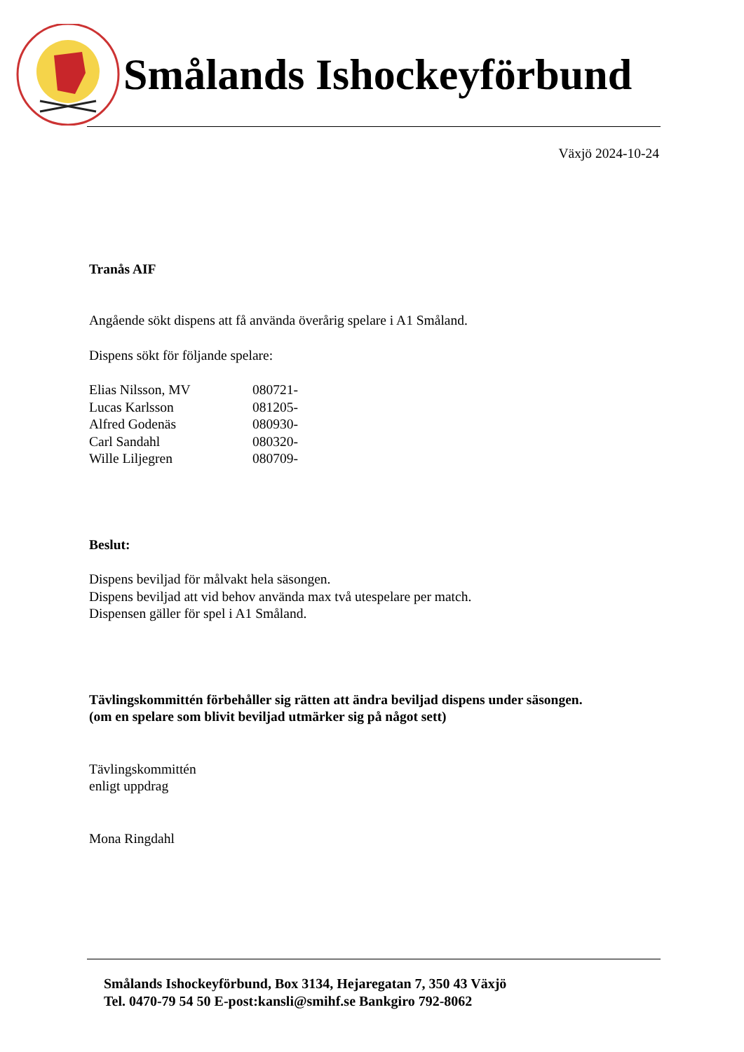Smålands Ishockeyförbund
Växjö 2024-10-24
Tranås AIF
Angående sökt dispens att få använda överårig spelare i A1 Småland.
Dispens sökt för följande spelare:
Elias Nilsson, MV 080721-
Lucas Karlsson 081205-
Alfred Godenäs 080930-
Carl Sandahl 080320-
Wille Liljegren 080709-
Beslut:
Dispens beviljad för målvakt hela säsongen.
Dispens beviljad att vid behov använda max två utespelare per match.
Dispensen gäller för spel i A1 Småland.
Tävlingskommittén förbehåller sig rätten att ändra beviljad dispens under säsongen.
(om en spelare som blivit beviljad utmärker sig på något sett)
Tävlingskommittén
enligt uppdrag
Mona Ringdahl
Smålands Ishockeyförbund, Box 3134, Hejaregatan 7, 350 43 Växjö
Tel. 0470-79 54 50 E-post:kansli@smihf.se Bankgiro 792-8062